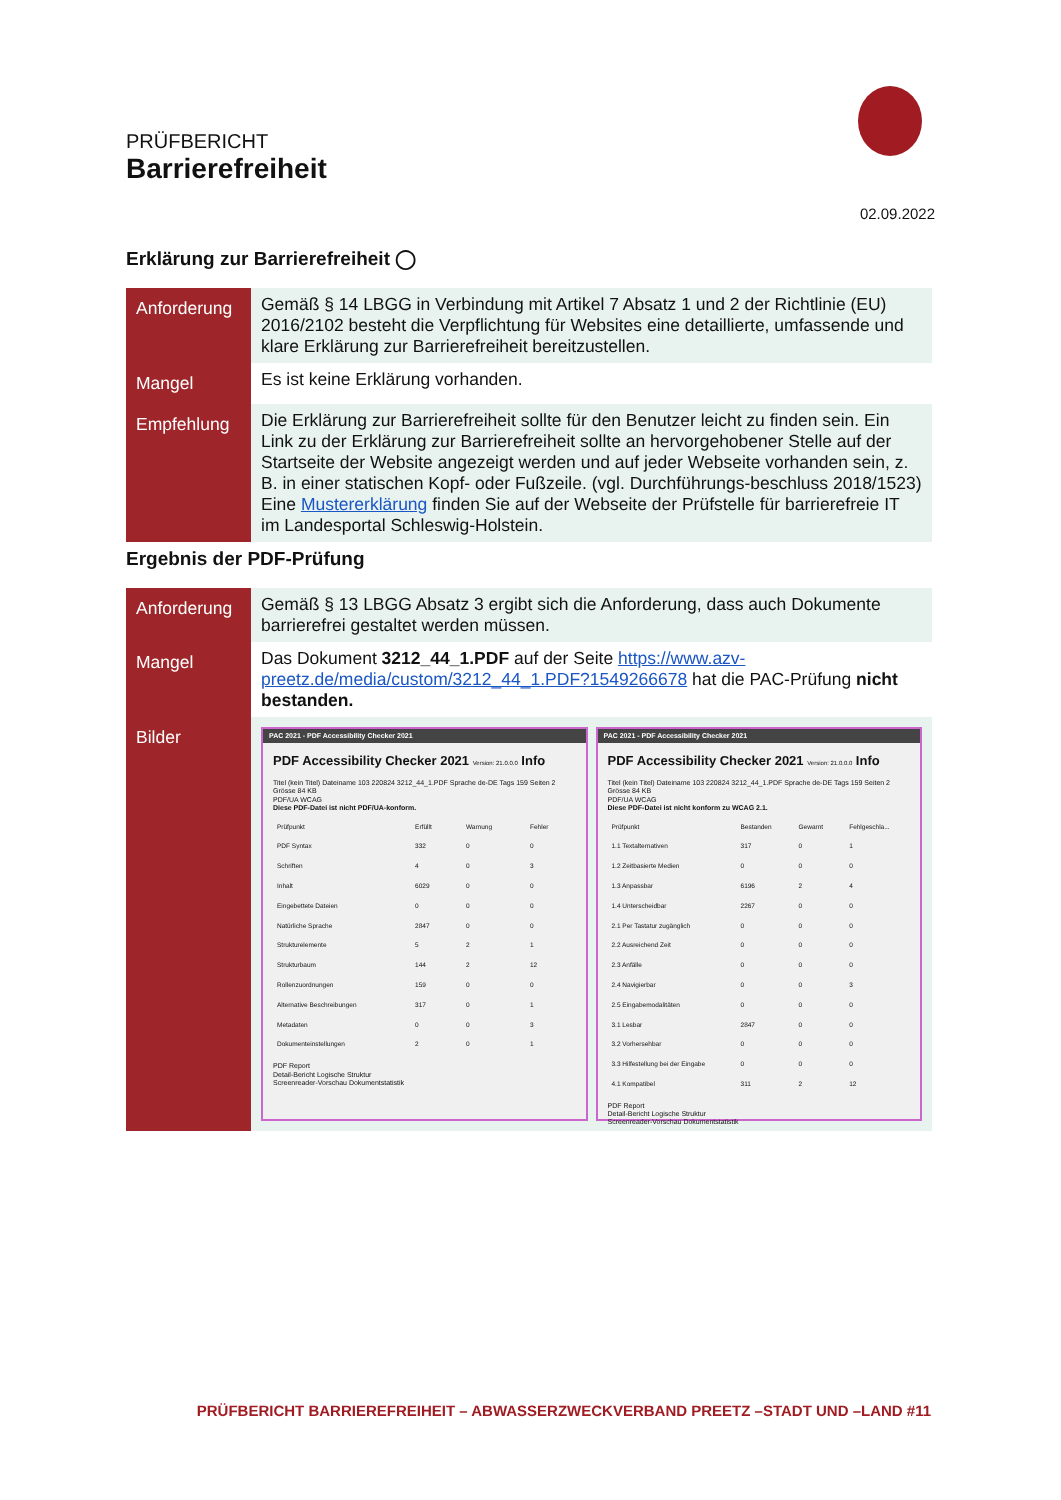PRÜFBERICHT
Barrierefreiheit
02.09.2022
Erklärung zur Barrierefreiheit ◯
| Anforderung | Gemäß § 14 LBGG in Verbindung mit Artikel 7 Absatz 1 und 2 der Richtlinie (EU) 2016/2102 besteht die Verpflichtung für Websites eine detaillierte, umfassende und klare Erklärung zur Barrierefreiheit bereitzustellen. |
| Mangel | Es ist keine Erklärung vorhanden. |
| Empfehlung | Die Erklärung zur Barrierefreiheit sollte für den Benutzer leicht zu finden sein. Ein Link zu der Erklärung zur Barrierefreiheit sollte an hervorgehobener Stelle auf der Startseite der Website angezeigt werden und auf jeder Webseite vorhanden sein, z. B. in einer statischen Kopf- oder Fußzeile. (vgl. Durchführungs-beschluss 2018/1523) Eine Mustererklärung finden Sie auf der Webseite der Prüfstelle für barrierefreie IT im Landesportal Schleswig-Holstein. |
Ergebnis der PDF-Prüfung
| Anforderung | Gemäß § 13 LBGG Absatz 3 ergibt sich die Anforderung, dass auch Dokumente barrierefrei gestaltet werden müssen. |
| Mangel | Das Dokument 3212_44_1.PDF auf der Seite https://www.azv-preetz.de/media/custom/3212_44_1.PDF?1549266678 hat die PAC-Prüfung nicht bestanden. |
| Bilder | PAC 2021 - PDF Accessibility Checker 2021 PDF Accessibility Checker 2021 Version: 21.0.0.0 Info Titel (kein Titel) Dateiname 103 220824 3212_44_1.PDF Sprache de-DE Tags 159 Seiten 2 Grösse 84 KB PDF/UA WCAG Diese PDF-Datei ist nicht PDF/UA-konform. / Prüfpunkt / Erfüllt / Warnung / Fehler / / PDF Syntax / 332 / 0 / 0 / / Schriften / 4 / 0 / 3 / / Inhalt / 6029 / 0 / 0 / / Eingebettete Dateien / 0 / 0 / 0 / / Natürliche Sprache / 2847 / 0 / 0 / / Strukturelemente / 5 / 2 / 1 / / Strukturbaum / 144 / 2 / 12 / / Rollenzuordnungen / 159 / 0 / 0 / / Alternative Beschreibungen / 317 / 0 / 1 / / Metadaten / 0 / 0 / 3 / / Dokumenteinstellungen / 2 / 0 / 1 / PDF Report Detail-Bericht Logische Struktur Screenreader-Vorschau Dokumentstatistik PAC 2021 - PDF Accessibility Checker 2021 PDF Accessibility Checker 2021 Version: 21.0.0.0 Info Titel (kein Titel) Dateiname 103 220824 3212_44_1.PDF Sprache de-DE Tags 159 Seiten 2 Grösse 84 KB PDF/UA WCAG Diese PDF-Datei ist nicht konform zu WCAG 2.1. / Prüfpunkt / Bestanden / Gewarnt / Fehlgeschla... / / 1.1 Textalternativen / 317 / 0 / 1 / / 1.2 Zeitbasierte Medien / 0 / 0 / 0 / / 1.3 Anpassbar / 6196 / 2 / 4 / / 1.4 Unterscheidbar / 2267 / 0 / 0 / / 2.1 Per Tastatur zugänglich / 0 / 0 / 0 / / 2.2 Ausreichend Zeit / 0 / 0 / 0 / / 2.3 Anfälle / 0 / 0 / 0 / / 2.4 Navigierbar / 0 / 0 / 3 / / 2.5 Eingabemodalitäten / 0 / 0 / 0 / / 3.1 Lesbar / 2847 / 0 / 0 / / 3.2 Vorhersehbar / 0 / 0 / 0 / / 3.3 Hilfestellung bei der Eingabe / 0 / 0 / 0 / / 4.1 Kompatibel / 311 / 2 / 12 / PDF Report Detail-Bericht Logische Struktur Screenreader-Vorschau Dokumentstatistik |
PRÜFBERICHT BARRIEREFREIHEIT – ABWASSERZWECKVERBAND PREETZ –STADT UND –LAND #11